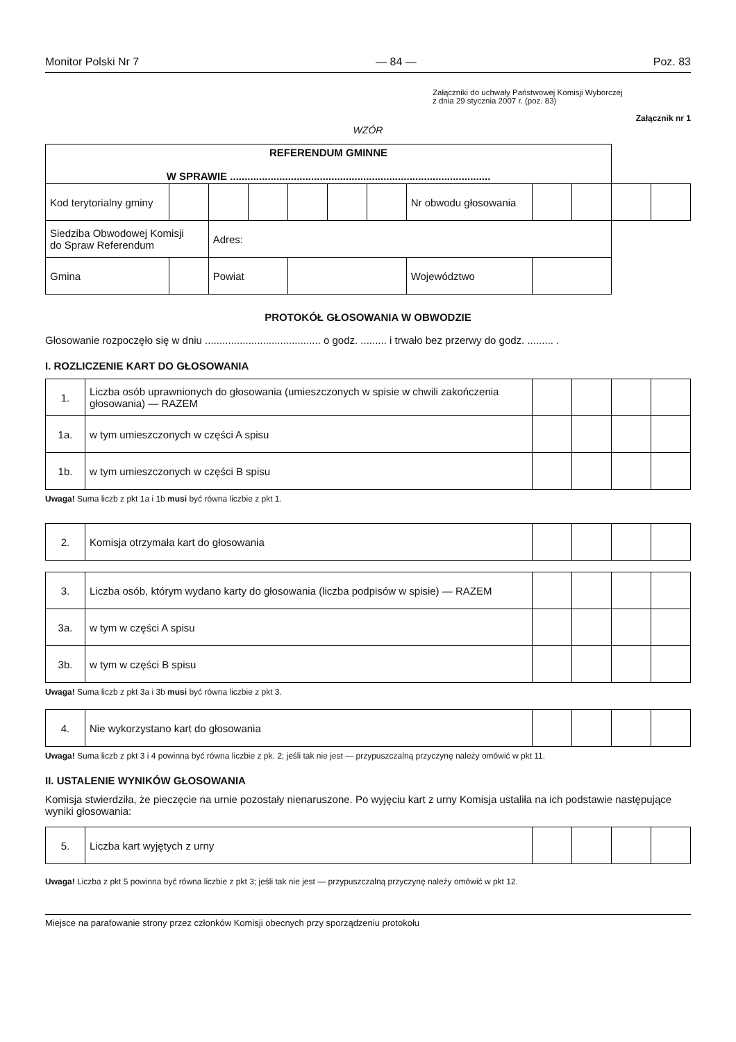Monitor Polski Nr 7 — 84 — Poz. 83
Załączniki do uchwały Państwowej Komisji Wyborczej
z dnia 29 stycznia 2007 r. (poz. 83)
Załącznik nr 1
WZÓR
| REFERENDUM GMINNE W SPRAWIE .......................................................................................... | | | | | | | | | | | | | |
| Kod terytorialny gminy | | | | | | | | Nr obwodu głosowania | | | | | |
| Siedziba Obwodowej Komisji do Spraw Referendum | | | Adres: | | | | | | | | | | |
| Gmina | | | Powiat | | | | | Województwo | | | | | |
PROTOKÓŁ GŁOSOWANIA W OBWODZIE
Głosowanie rozpoczęło się w dniu ........................................ o godz. ......... i trwało bez przerwy do godz. ......... .
I. ROZLICZENIE KART DO GŁOSOWANIA
| 1. | Liczba osób uprawnionych do głosowania (umieszczonych w spisie w chwili zakończenia głosowania) — RAZEM | | | | |
| 1a. | w tym umieszczonych w części A spisu | | | | |
| 1b. | w tym umieszczonych w części B spisu | | | | |
Uwaga! Suma liczb z pkt 1a i 1b musi być równa liczbie z pkt 1.
| 2. | Komisja otrzymała kart do głosowania | | | | |
| 3. | Liczba osób, którym wydano karty do głosowania (liczba podpisów w spisie) — RAZEM | | | | |
| 3a. | w tym w części A spisu | | | | |
| 3b. | w tym w części B spisu | | | | |
Uwaga! Suma liczb z pkt 3a i 3b musi być równa liczbie z pkt 3.
| 4. | Nie wykorzystano kart do głosowania | | | | |
Uwaga! Suma liczb z pkt 3 i 4 powinna być równa liczbie z pk. 2; jeśli tak nie jest — przypuszczalną przyczynę należy omówić w pkt 11.
II. USTALENIE WYNIKÓW GŁOSOWANIA
Komisja stwierdziła, że pieczęcie na urnie pozostały nienaruszone. Po wyjęciu kart z urny Komisja ustaliła na ich podstawie następujące wyniki głosowania:
| 5. | Liczba kart wyjętych z urny | | | | |
Uwaga! Liczba z pkt 5 powinna być równa liczbie z pkt 3; jeśli tak nie jest — przypuszczalną przyczynę należy omówić w pkt 12.
Miejsce na parafowanie strony przez członków Komisji obecnych przy sporządzeniu protokołu